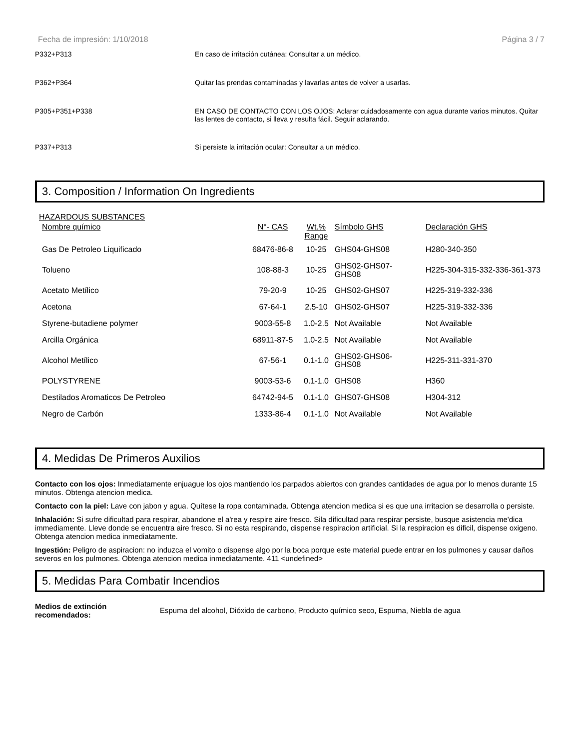Fecha de impresión: 1/10/2018 Página 3 / 7
P332+P313 En caso de irritación cutánea: Consultar a un médico.
P362+P364 Quitar las prendas contaminadas y lavarlas antes de volver a usarlas.
P305+P351+P338 EN CASO DE CONTACTO CON LOS OJOS: Aclarar cuidadosamente con agua durante varios minutos. Quitar las lentes de contacto, si lleva y resulta fácil. Seguir aclarando.
P337+P313 Si persiste la irritación ocular: Consultar a un médico.
3. Composition / Information On Ingredients
HAZARDOUS SUBSTANCES
| Nombre químico | N°- CAS | Wt.% Range | Símbolo GHS | Declaración GHS |
| --- | --- | --- | --- | --- |
| Gas De Petroleo Liquificado | 68476-86-8 | 10-25 | GHS04-GHS08 | H280-340-350 |
| Tolueno | 108-88-3 | 10-25 | GHS02-GHS07- GHS08 | H225-304-315-332-336-361-373 |
| Acetato Metílico | 79-20-9 | 10-25 | GHS02-GHS07 | H225-319-332-336 |
| Acetona | 67-64-1 | 2.5-10 | GHS02-GHS07 | H225-319-332-336 |
| Styrene-butadiene polymer | 9003-55-8 | 1.0-2.5 | Not Available | Not Available |
| Arcilla Orgánica | 68911-87-5 | 1.0-2.5 | Not Available | Not Available |
| Alcohol Metílico | 67-56-1 | 0.1-1.0 | GHS02-GHS06- GHS08 | H225-311-331-370 |
| POLYSTYRENE | 9003-53-6 | 0.1-1.0 | GHS08 | H360 |
| Destilados Aromaticos De Petroleo | 64742-94-5 | 0.1-1.0 | GHS07-GHS08 | H304-312 |
| Negro de Carbón | 1333-86-4 | 0.1-1.0 | Not Available | Not Available |
4. Medidas De Primeros Auxilios
Contacto con los ojos: Inmediatamente enjuague los ojos mantiendo los parpados abiertos con grandes cantidades de agua por lo menos durante 15 minutos. Obtenga atencion medica.
Contacto con la piel: Lave con jabon y agua. Quítese la ropa contaminada. Obtenga atencion medica si es que una irritacion se desarrolla o persiste.
Inhalación: Si sufre dificultad para respirar, abandone el a'rea y respire aire fresco. Sila dificultad para respirar persiste, busque asistencia me'dica immediamente. Lleve donde se encuentra aire fresco. Si no esta respirando, dispense respiracion artificial. Si la respiracion es dificil, dispense oxigeno. Obtenga atencion medica inmediatamente.
Ingestión: Peligro de aspiracion: no induzca el vomito o dispense algo por la boca porque este material puede entrar en los pulmones y causar daños severos en los pulmones. Obtenga atencion medica inmediatamente. 411 <undefined>
5. Medidas Para Combatir Incendios
Medios de extinción
recomendados:
Espuma del alcohol, Dióxido de carbono, Producto químico seco, Espuma, Niebla de agua